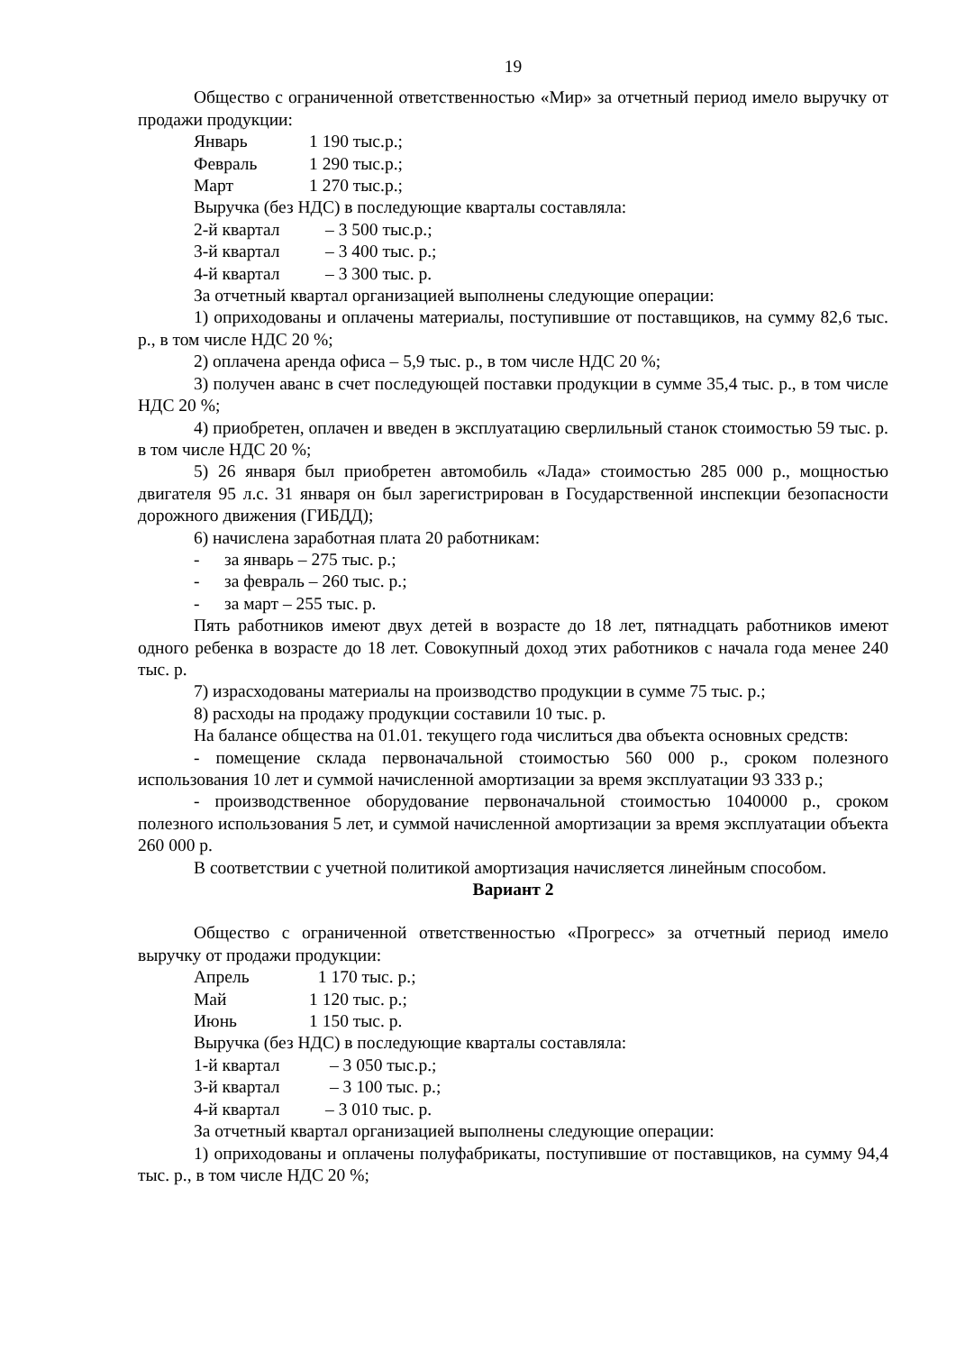19
Общество с ограниченной ответственностью «Мир» за отчетный период имело выручку от продажи продукции:
Январь 1 190 тыс.р.;
Февраль 1 290 тыс.р.;
Март 1 270 тыс.р.;
Выручка (без НДС) в последующие кварталы составляла:
2-й квартал – 3 500 тыс.р.;
3-й квартал – 3 400 тыс. р.;
4-й квартал – 3 300 тыс. р.
За отчетный квартал организацией выполнены следующие операции:
1) оприходованы и оплачены материалы, поступившие от поставщиков, на сумму 82,6 тыс. р., в том числе НДС 20 %;
2) оплачена аренда офиса – 5,9 тыс. р., в том числе НДС 20 %;
3) получен аванс в счет последующей поставки продукции в сумме 35,4 тыс. р., в том числе НДС 20 %;
4) приобретен, оплачен и введен в эксплуатацию сверлильный станок стоимостью 59 тыс. р. в том числе НДС 20 %;
5) 26 января был приобретен автомобиль «Лада» стоимостью 285 000 р., мощностью двигателя 95 л.с. 31 января он был зарегистрирован в Государственной инспекции безопасности дорожного движения (ГИБДД);
6) начислена заработная плата 20 работникам:
- за январь – 275 тыс. р.;
- за февраль – 260 тыс. р.;
- за март – 255 тыс. р.
Пять работников имеют двух детей в возрасте до 18 лет, пятнадцать работников имеют одного ребенка в возрасте до 18 лет. Совокупный доход этих работников с начала года менее 240 тыс. р.
7) израсходованы материалы на производство продукции в сумме 75 тыс. р.;
8) расходы на продажу продукции составили 10 тыс. р.
На балансе общества на 01.01. текущего года числиться два объекта основных средств:
- помещение склада первоначальной стоимостью 560 000 р., сроком полезного использования 10 лет и суммой начисленной амортизации за время эксплуатации 93 333 р.;
- производственное оборудование первоначальной стоимостью 1040000 р., сроком полезного использования 5 лет, и суммой начисленной амортизации за время эксплуатации объекта 260 000 р.
В соответствии с учетной политикой амортизация начисляется линейным способом.
Вариант 2
Общество с ограниченной ответственностью «Прогресс» за отчетный период имело выручку от продажи продукции:
Апрель 1 170 тыс. р.;
Май 1 120 тыс. р.;
Июнь 1 150 тыс. р.
Выручка (без НДС) в последующие кварталы составляла:
1-й квартал – 3 050 тыс.р.;
3-й квартал – 3 100 тыс. р.;
4-й квартал – 3 010 тыс. р.
За отчетный квартал организацией выполнены следующие операции:
1) оприходованы и оплачены полуфабрикаты, поступившие от поставщиков, на сумму 94,4 тыс. р., в том числе НДС 20 %;